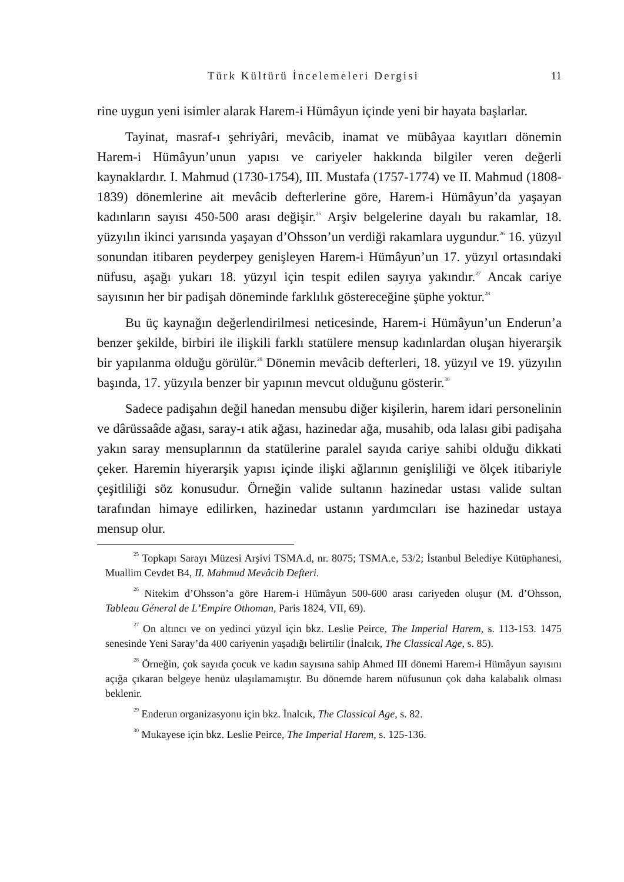Türk Kültürü İncelemeleri Dergisi 11
rine uygun yeni isimler alarak Harem-i Hümâyun içinde yeni bir hayata başlarlar.
Tayinat, masraf-ı şehriyâri, mevâcib, inamat ve mübâyaa kayıtları dönemin Harem-i Hümâyun’unun yapısı ve cariyeler hakkında bilgiler veren değerli kaynaklardır. I. Mahmud (1730-1754), III. Mustafa (1757-1774) ve II. Mahmud (1808-1839) dönemlerine ait mevâcib defterlerine göre, Harem-i Hümâyun’da yaşayan kadınların sayısı 450-500 arası değişir.<sup>25</sup> Arşiv belgelerine dayalı bu rakamlar, 18. yüzyılın ikinci yarısında yaşayan d’Ohsson’un verdiği rakamlara uygundur.<sup>26</sup> 16. yüzyıl sonundan itibaren peyderpey genişleyen Harem-i Hümâyun’un 17. yüzyıl ortasındaki nüfusu, aşağı yukarı 18. yüzyıl için tespit edilen sayıya yakındır.<sup>27</sup> Ancak cariye sayısının her bir padişah döneminde farklılık göstereceğine şüphe yoktur.<sup>28</sup>
Bu üç kaynağın değerlendirilmesi neticesinde, Harem-i Hümâyun’un Enderun’a benzer şekilde, birbiri ile ilişkili farklı statülere mensup kadınlardan oluşan hiyerarşik bir yapılanma olduğu görülür.<sup>29</sup> Dönemin mevâcib defterleri, 18. yüzyıl ve 19. yüzyılın başında, 17. yüzyıla benzer bir yapının mevcut olduğunu gösterir.<sup>30</sup>
Sadece padişahın değil hanedan mensubu diğer kişilerin, harem idari personelinin ve dârüssaâde ağası, saray-ı atik ağası, hazinedar ağa, musahib, oda lalası gibi padişaha yakın saray mensuplarının da statülerine paralel sayıda cariye sahibi olduğu dikkati çeker. Haremin hiyerarşik yapısı içinde ilişki ağlarının genişliliği ve ölçek itibariyle çeşitliliği söz konusudur. Örneğin valide sultanın hazinedar ustası valide sultan tarafından himaye edilirken, hazinedar ustanın yardımcıları ise hazinedar ustaya mensup olur.
<sup>25</sup> Topkapı Sarayı Müzesi Arşivi TSMA.d, nr. 8075; TSMA.e, 53/2; İstanbul Belediye Kütüphanesi, Muallim Cevdet B4, II. Mahmud Mevâcib Defteri.
<sup>26</sup> Nitekim d’Ohsson’a göre Harem-i Hümâyun 500-600 arası cariyeden oluşur (M. d’Ohsson, Tableau Géneral de L’Empire Othoman, Paris 1824, VII, 69).
<sup>27</sup> On altıncı ve on yedinci yüzyıl için bkz. Leslie Peirce, The Imperial Harem, s. 113-153. 1475 senesinde Yeni Saray’da 400 cariyenin yaşadığı belirtilir (İnalcık, The Classical Age, s. 85).
<sup>28</sup> Örneğin, çok sayıda çocuk ve kadın sayısına sahip Ahmed III dönemi Harem-i Hümâyun sayısını açığa çıkaran belgeye henüz ulaşılamamıştır. Bu dönemde harem nüfusunun çok daha kalabalık olması beklenir.
<sup>29</sup> Enderun organizasyonu için bkz. İnalcık, The Classical Age, s. 82.
<sup>30</sup> Mukayese için bkz. Leslie Peirce, The Imperial Harem, s. 125-136.